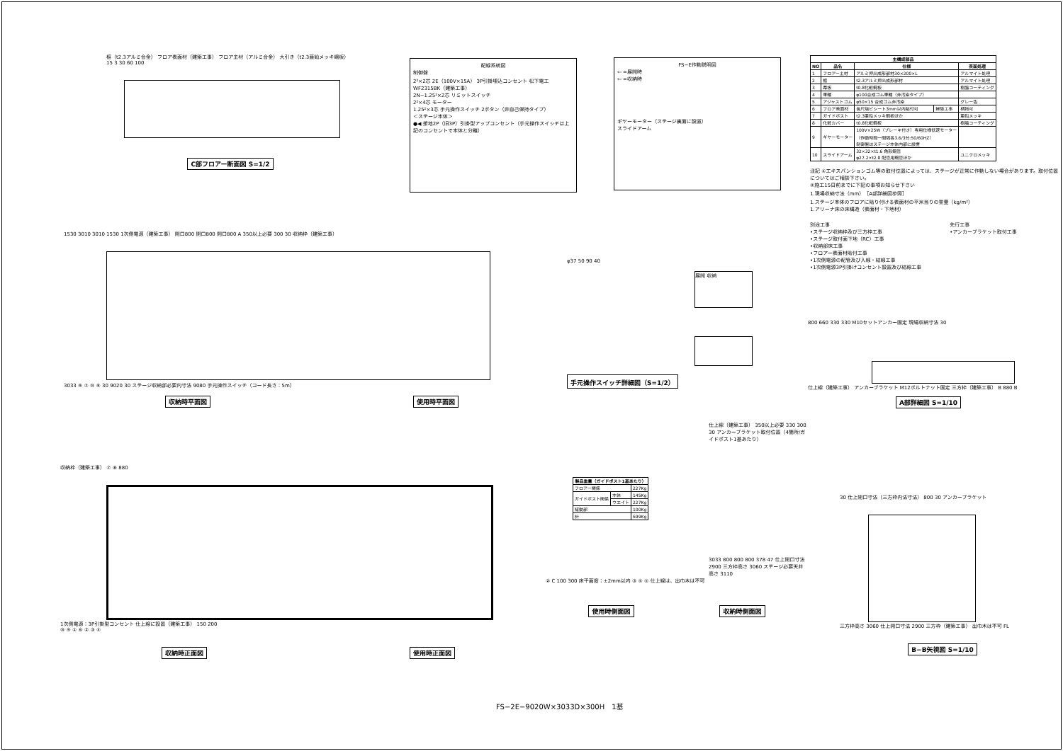框（t2.3アルミ合金） フロア表面材（建築工事） フロア主材（アルミ合金） 大引き（t2.3亜鉛メッキ鋼板）
15 3 30 60 100
C部フロアー断面図 S=1/2
配線系統図
制御盤
2²×2芯 2E（100V×15A） 3P引掛埋込コンセント 松下電工WF2315BK（建築工事）
2N−1.25²×2芯 リミットスイッチ
2²×4芯 モーター
1.25²×3芯 手元操作スイッチ 2ボタン（非自己保持タイプ）
＜ステージ本体＞
●◀:接地2P（旧3P）引掛型アップコンセント（手元操作スイッチは上記のコンセントで本体と分離）
FS−E作動説明図
⇦ =展開時
⇦ =収納時
ギヤーモーター（ステージ裏面に設置）
スライドアーム
| 主構成部品 | | | | |
| --- | --- | --- | --- | --- |
| NO | 品名 | 仕様 | | 表面処理 |
| 1 | フロアー主材 | アルミ押出成形部材30×200×L | | アルマイト処理 |
| 2 | 框 | t2.3アルミ押出成形部材 | | アルマイト処理 |
| 3 | 幕板 | t0.8化粧鋼板 | | 樹脂コーティング |
| 4 | 車輪 | φ100合成ゴム車輪（非汚染タイプ） | | |
| 5 | アジャストゴム | φ50×15 合成ゴム非汚染 | | グレー色 |
| 6 | フロア表面材 | 長尺塩ビシート3mm以内貼付可 | 建築工事 | 柄物可 |
| 7 | ガイドポスト | t2.3亜鉛メッキ鋼板ほか | | 亜鉛メッキ |
| 8 | 化粧カバー | t0.8化粧鋼板 | | 樹脂コーティング |
| 9 | ギヤーモーター | 100V×25W（ブレーキ付き）専用仕様低速モーター （作動時間一間隔各3.6/3分:50/60HZ） 制御盤はステージ本体内部に設置 | | |
| 10 | スライドアーム | 32×32×t1.6 角形鋼管 φ27.2×t2.8 配管用鋼管ほか | | ユニクロメッキ |
注記 ①エキスパンションゴム等の取付位置によっては、ステージが正常に作動しない場合があります。取付位置についてはご相談下さい。
②施工15日前までに下記の事項お知らせ下さい
1.現場収納寸法（mm）［A部詳細図参照］
1.ステージ本体のフロアに貼り付ける表面材の平米当りの重量（kg/m²）
1.アリーナ床の床構造（表面材・下地材）
別途工事
•ステージ収納枠及び三方枠工事
•ステージ取付面下地（RC）工事
•収納部床工事
•フロアー表面材貼付工事
•1次側電源の配管及び入線・結線工事
•1次側電源3P引掛けコンセント設置及び結線工事
先行工事
•アンカーブラケット取付工事
1530 3010 3010 1530 1次側電源（建築工事） 開口800 開口800 開口800 A 350以上必要 300 30 収納枠（建築工事）
3033 ⑨ ⑦ ⑩ ⑨ 30 9020 30 ステージ収納部必要内寸法 9080 手元操作スイッチ（コード長さ：5m）
収納時平面図 使用時平面図
φ37 50 90 40
展開 収納
手元操作スイッチ詳細図（S=1/2）
800 660 330 330 M10セットアンカー固定 現場収納寸法 30
仕上線（建築工事） アンカーブラケット M12ボルトナット固定 三方枠（建築工事） B 880 B
A部詳細図 S=1/10
収納枠（建築工事） ⑦ ⑧ 880
1次側電源：3P引掛型コンセント 仕上線に設置（建築工事） 150 200
⑩ ⑨ ① ⑥ ② ③ ④
収納時正面図 使用時正面図
| 製品重量（ガイドポスト1基あたり） | | |
| --- | --- | --- |
| フロアー関係 | | 227Kg |
| ガイドポスト関係 | 本体 | 145Kg |
| | ウエイト | 227Kg |
| 駆動部 | | 100Kg |
| 計 | | 699Kg |
仕上線（建築工事） 350以上必要 330 300 30 アンカーブラケット取付位置（4箇所/ガイドポスト1基あたり）
3033 800 800 800 378 47 仕上開口寸法 2900 三方枠高さ 3060 ステージ必要天井高さ 3110
② C 100 300 床平面度：±2mm以内 ③ ④ ⑤ 仕上線は、出巾木は不可
使用時側面図 収納時側面図
30 仕上開口寸法（三方枠内法寸法） 800 30 アンカーブラケット
三方枠高さ 3060 仕上開口寸法 2900 三方枠（建築工事） 出巾木は不可 FL
B−B矢視図 S=1/10
FS−2E−9020W×3033D×300H　1基